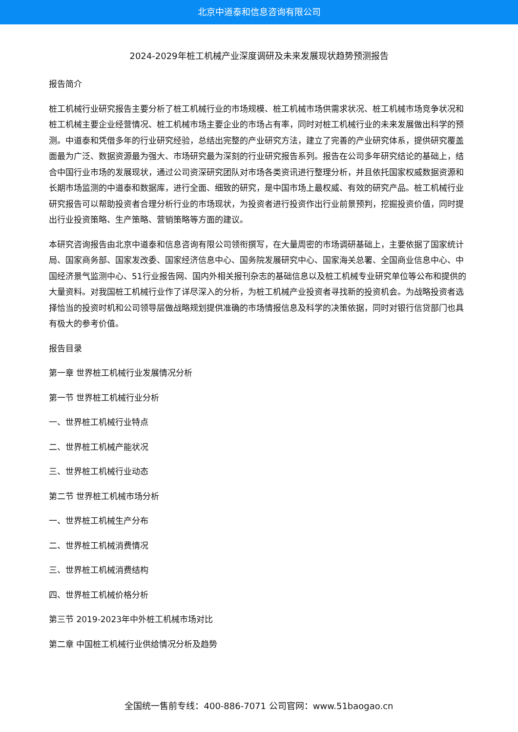北京中道泰和信息咨询有限公司
2024-2029年桩工机械产业深度调研及未来发展现状趋势预测报告
报告简介
桩工机械行业研究报告主要分析了桩工机械行业的市场规模、桩工机械市场供需求状况、桩工机械市场竞争状况和桩工机械主要企业经营情况、桩工机械市场主要企业的市场占有率，同时对桩工机械行业的未来发展做出科学的预测。中道泰和凭借多年的行业研究经验，总结出完整的产业研究方法，建立了完善的产业研究体系，提供研究覆盖面最为广泛、数据资源最为强大、市场研究最为深刻的行业研究报告系列。报告在公司多年研究结论的基础上，结合中国行业市场的发展现状，通过公司资深研究团队对市场各类资讯进行整理分析，并且依托国家权威数据资源和长期市场监测的中道泰和数据库，进行全面、细致的研究，是中国市场上最权威、有效的研究产品。桩工机械行业研究报告可以帮助投资者合理分析行业的市场现状，为投资者进行投资作出行业前景预判，挖掘投资价值，同时提出行业投资策略、生产策略、营销策略等方面的建议。
本研究咨询报告由北京中道泰和信息咨询有限公司领衔撰写，在大量周密的市场调研基础上，主要依据了国家统计局、国家商务部、国家发改委、国家经济信息中心、国务院发展研究中心、国家海关总署、全国商业信息中心、中国经济景气监测中心、51行业报告网、国内外相关报刊杂志的基础信息以及桩工机械专业研究单位等公布和提供的大量资料。对我国桩工机械行业作了详尽深入的分析，为桩工机械产业投资者寻找新的投资机会。为战略投资者选择恰当的投资时机和公司领导层做战略规划提供准确的市场情报信息及科学的决策依据，同时对银行信贷部门也具有极大的参考价值。
报告目录
第一章 世界桩工机械行业发展情况分析
第一节 世界桩工机械行业分析
一、世界桩工机械行业特点
二、世界桩工机械产能状况
三、世界桩工机械行业动态
第二节 世界桩工机械市场分析
一、世界桩工机械生产分布
二、世界桩工机械消费情况
三、世界桩工机械消费结构
四、世界桩工机械价格分析
第三节 2019-2023年中外桩工机械市场对比
第二章 中国桩工机械行业供给情况分析及趋势
全国统一售前专线：400-886-7071 公司官网：www.51baogao.cn